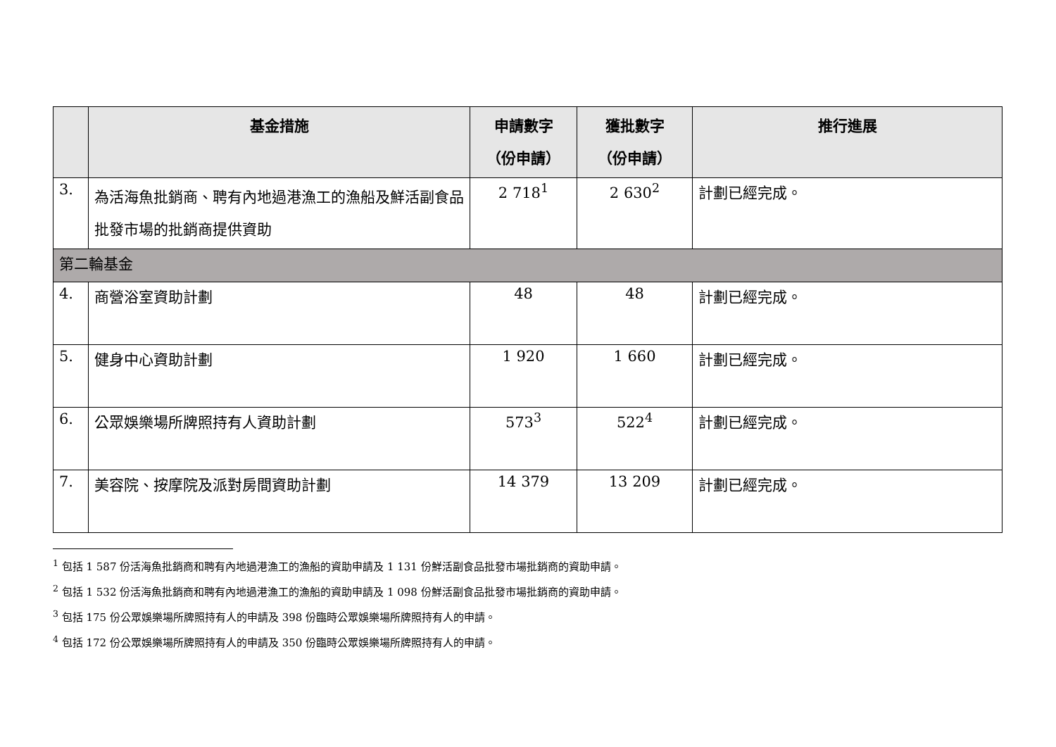| | 基金措施 | 申請數字 （份申請） | 獲批數字 （份申請） | 推行進展 |
| --- | --- | --- | --- | --- |
| 3. | 為活海魚批銷商、聘有內地過港漁工的漁船及鮮活副食品批發市場的批銷商提供資助 | 2 718<sup>1</sup> | 2 630<sup>2</sup> | 計劃已經完成。 |
| 第二輪基金 | | | | |
| 4. | 商營浴室資助計劃 | 48 | 48 | 計劃已經完成。 |
| 5. | 健身中心資助計劃 | 1 920 | 1 660 | 計劃已經完成。 |
| 6. | 公眾娛樂場所牌照持有人資助計劃 | 573<sup>3</sup> | 522<sup>4</sup> | 計劃已經完成。 |
| 7. | 美容院、按摩院及派對房間資助計劃 | 14 379 | 13 209 | 計劃已經完成。 |
<sup>1</sup> 包括 1 587 份活海魚批銷商和聘有內地過港漁工的漁船的資助申請及 1 131 份鮮活副食品批發市場批銷商的資助申請。
<sup>2</sup> 包括 1 532 份活海魚批銷商和聘有內地過港漁工的漁船的資助申請及 1 098 份鮮活副食品批發市場批銷商的資助申請。
<sup>3</sup> 包括 175 份公眾娛樂場所牌照持有人的申請及 398 份臨時公眾娛樂場所牌照持有人的申請。
<sup>4</sup> 包括 172 份公眾娛樂場所牌照持有人的申請及 350 份臨時公眾娛樂場所牌照持有人的申請。